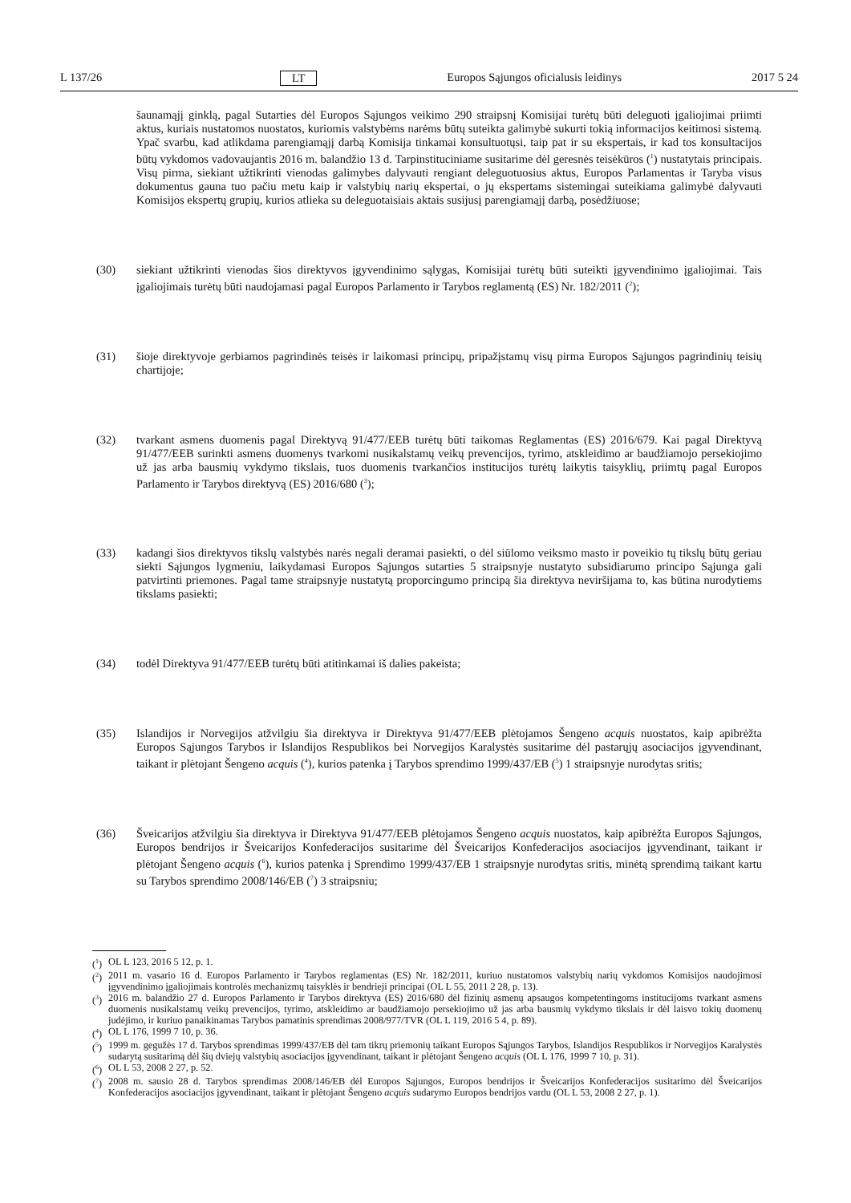L 137/26 LT Europos Sąjungos oficialusis leidinys 2017 5 24
šaunamąjį ginklą, pagal Sutarties dėl Europos Sąjungos veikimo 290 straipsnį Komisijai turėtų būti deleguoti įgaliojimai priimti aktus, kuriais nustatomos nuostatos, kuriomis valstybėms narėms būtų suteikta galimybė sukurti tokią informacijos keitimosi sistemą. Ypač svarbu, kad atlikdama parengiamąjį darbą Komisija tinkamai konsultuotųsi, taip pat ir su ekspertais, ir kad tos konsultacijos būtų vykdomos vadovaujantis 2016 m. balandžio 13 d. Tarpinstituciniame susitarime dėl geresnės teisėkūros (<sup>1</sup>) nustatytais principais. Visų pirma, siekiant užtikrinti vienodas galimybes dalyvauti rengiant deleguotuosius aktus, Europos Parlamentas ir Taryba visus dokumentus gauna tuo pačiu metu kaip ir valstybių narių ekspertai, o jų ekspertams sistemingai suteikiama galimybė dalyvauti Komisijos ekspertų grupių, kurios atlieka su deleguotaisiais aktais susijusį parengiamąjį darbą, posėdžiuose;
(30) siekiant užtikrinti vienodas šios direktyvos įgyvendinimo sąlygas, Komisijai turėtų būti suteikti įgyvendinimo įgaliojimai. Tais įgaliojimais turėtų būti naudojamasi pagal Europos Parlamento ir Tarybos reglamentą (ES) Nr. 182/2011 (<sup>2</sup>);
(31) šioje direktyvoje gerbiamos pagrindinės teisės ir laikomasi principų, pripažįstamų visų pirma Europos Sąjungos pagrindinių teisių chartijoje;
(32) tvarkant asmens duomenis pagal Direktyvą 91/477/EEB turėtų būti taikomas Reglamentas (ES) 2016/679. Kai pagal Direktyvą 91/477/EEB surinkti asmens duomenys tvarkomi nusikalstamų veikų prevencijos, tyrimo, atskleidimo ar baudžiamojo persekiojimo už jas arba bausmių vykdymo tikslais, tuos duomenis tvarkančios institucijos turėtų laikytis taisyklių, priimtų pagal Europos Parlamento ir Tarybos direktyvą (ES) 2016/680 (<sup>3</sup>);
(33) kadangi šios direktyvos tikslų valstybės narės negali deramai pasiekti, o dėl siūlomo veiksmo masto ir poveikio tų tikslų būtų geriau siekti Sąjungos lygmeniu, laikydamasi Europos Sąjungos sutarties 5 straipsnyje nustatyto subsidiarumo principo Sąjunga gali patvirtinti priemones. Pagal tame straipsnyje nustatytą proporcingumo principą šia direktyva neviršijama to, kas būtina nurodytiems tikslams pasiekti;
(34) todėl Direktyva 91/477/EEB turėtų būti atitinkamai iš dalies pakeista;
(35) Islandijos ir Norvegijos atžvilgiu šia direktyva ir Direktyva 91/477/EEB plėtojamos Šengeno acquis nuostatos, kaip apibrėžta Europos Sąjungos Tarybos ir Islandijos Respublikos bei Norvegijos Karalystės susitarime dėl pastarųjų asociacijos įgyvendinant, taikant ir plėtojant Šengeno acquis (<sup>4</sup>), kurios patenka į Tarybos sprendimo 1999/437/EB (<sup>5</sup>) 1 straipsnyje nurodytas sritis;
(36) Šveicarijos atžvilgiu šia direktyva ir Direktyva 91/477/EEB plėtojamos Šengeno acquis nuostatos, kaip apibrėžta Europos Sąjungos, Europos bendrijos ir Šveicarijos Konfederacijos susitarime dėl Šveicarijos Konfederacijos asociacijos įgyvendinant, taikant ir plėtojant Šengeno acquis (<sup>6</sup>), kurios patenka į Sprendimo 1999/437/EB 1 straipsnyje nurodytas sritis, minėtą sprendimą taikant kartu su Tarybos sprendimo 2008/146/EB (<sup>7</sup>) 3 straipsniu;
(<sup>1</sup>) OL L 123, 2016 5 12, p. 1.
(<sup>2</sup>) 2011 m. vasario 16 d. Europos Parlamento ir Tarybos reglamentas (ES) Nr. 182/2011, kuriuo nustatomos valstybių narių vykdomos Komisijos naudojimosi įgyvendinimo įgaliojimais kontrolės mechanizmų taisyklės ir bendrieji principai (OL L 55, 2011 2 28, p. 13).
(<sup>3</sup>) 2016 m. balandžio 27 d. Europos Parlamento ir Tarybos direktyva (ES) 2016/680 dėl fizinių asmenų apsaugos kompetentingoms institucijoms tvarkant asmens duomenis nusikalstamų veikų prevencijos, tyrimo, atskleidimo ar baudžiamojo persekiojimo už jas arba bausmių vykdymo tikslais ir dėl laisvo tokių duomenų judėjimo, ir kuriuo panaikinamas Tarybos pamatinis sprendimas 2008/977/TVR (OL L 119, 2016 5 4, p. 89).
(<sup>4</sup>) OL L 176, 1999 7 10, p. 36.
(<sup>5</sup>) 1999 m. gegužės 17 d. Tarybos sprendimas 1999/437/EB dėl tam tikrų priemonių taikant Europos Sąjungos Tarybos, Islandijos Respublikos ir Norvegijos Karalystės sudarytą susitarimą dėl šių dviejų valstybių asociacijos įgyvendinant, taikant ir plėtojant Šengeno acquis (OL L 176, 1999 7 10, p. 31).
(<sup>6</sup>) OL L 53, 2008 2 27, p. 52.
(<sup>7</sup>) 2008 m. sausio 28 d. Tarybos sprendimas 2008/146/EB dėl Europos Sąjungos, Europos bendrijos ir Šveicarijos Konfederacijos susitarimo dėl Šveicarijos Konfederacijos asociacijos įgyvendinant, taikant ir plėtojant Šengeno acquis sudarymo Europos bendrijos vardu (OL L 53, 2008 2 27, p. 1).